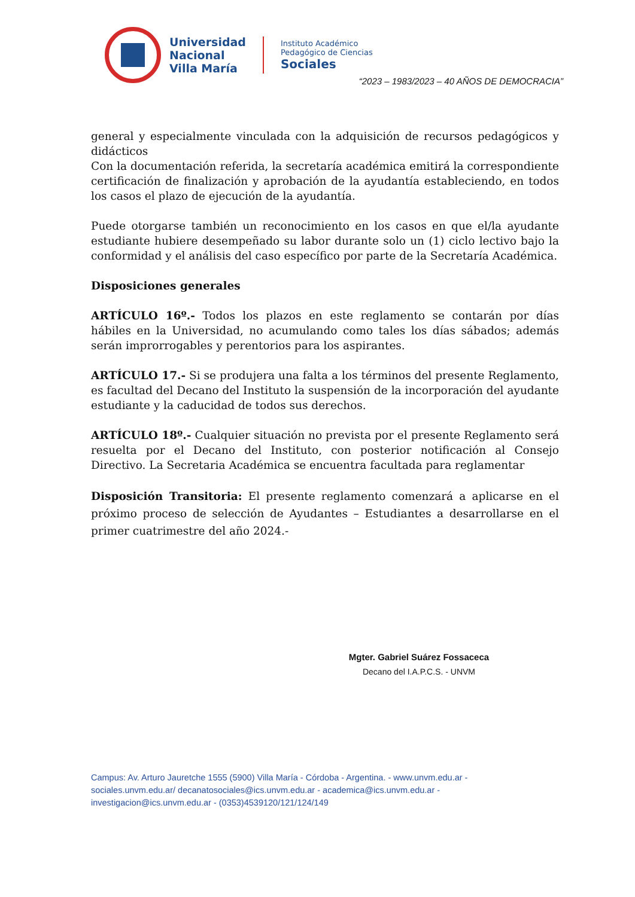Universidad
Nacional
Villa María
Instituto Académico
Pedagógico de Ciencias
Sociales
“2023 – 1983/2023 – 40 AÑOS DE DEMOCRACIA”
general y especialmente vinculada con la adquisición de recursos pedagógicos y didácticos
Con la documentación referida, la secretaría académica emitirá la correspondiente certificación de finalización y aprobación de la ayudantía estableciendo, en todos los casos el plazo de ejecución de la ayudantía.
Puede otorgarse también un reconocimiento en los casos en que el/la ayudante estudiante hubiere desempeñado su labor durante solo un (1) ciclo lectivo bajo la conformidad y el análisis del caso específico por parte de la Secretaría Académica.
Disposiciones generales
ARTÍCULO 16º.- Todos los plazos en este reglamento se contarán por días hábiles en la Universidad, no acumulando como tales los días sábados; además serán improrrogables y perentorios para los aspirantes.
ARTÍCULO 17.- Si se produjera una falta a los términos del presente Reglamento, es facultad del Decano del Instituto la suspensión de la incorporación del ayudante estudiante y la caducidad de todos sus derechos.
ARTÍCULO 18º.- Cualquier situación no prevista por el presente Reglamento será resuelta por el Decano del Instituto, con posterior notificación al Consejo Directivo. La Secretaria Académica se encuentra facultada para reglamentar
Disposición Transitoria: El presente reglamento comenzará a aplicarse en el próximo proceso de selección de Ayudantes – Estudiantes a desarrollarse en el primer cuatrimestre del año 2024.-
Mgter. Gabriel Suárez Fossaceca
Decano del I.A.P.C.S. - UNVM
Campus: Av. Arturo Jauretche 1555 (5900) Villa María - Córdoba - Argentina. - www.unvm.edu.ar - sociales.unvm.edu.ar/ decanatosociales@ics.unvm.edu.ar - academica@ics.unvm.edu.ar - investigacion@ics.unvm.edu.ar - (0353)4539120/121/124/149